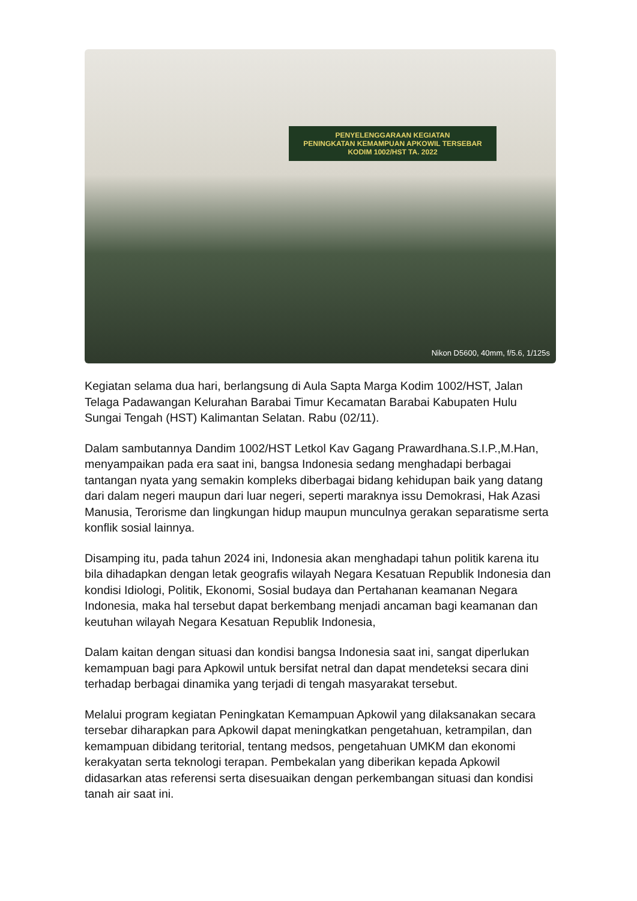PENYELENGGARAAN KEGIATAN
PENINGKATAN KEMAMPUAN APKOWIL TERSEBAR KODIM 1002/HST TA. 2022
Nikon D5600, 40mm, f/5.6, 1/125s
Kegiatan selama dua hari, berlangsung di Aula Sapta Marga Kodim 1002/HST, Jalan Telaga Padawangan Kelurahan Barabai Timur Kecamatan Barabai Kabupaten Hulu Sungai Tengah (HST) Kalimantan Selatan. Rabu (02/11).
Dalam sambutannya Dandim 1002/HST Letkol Kav Gagang Prawardhana.S.I.P.,M.Han, menyampaikan pada era saat ini, bangsa Indonesia sedang menghadapi berbagai tantangan nyata yang semakin kompleks diberbagai bidang kehidupan baik yang datang dari dalam negeri maupun dari luar negeri, seperti maraknya issu Demokrasi, Hak Azasi Manusia, Terorisme dan lingkungan hidup maupun munculnya gerakan separatisme serta konflik sosial lainnya.
Disamping itu, pada tahun 2024 ini, Indonesia akan menghadapi tahun politik karena itu bila dihadapkan dengan letak geografis wilayah Negara Kesatuan Republik Indonesia dan kondisi Idiologi, Politik, Ekonomi, Sosial budaya dan Pertahanan keamanan Negara Indonesia, maka hal tersebut dapat berkembang menjadi ancaman bagi keamanan dan keutuhan wilayah Negara Kesatuan Republik Indonesia,
Dalam kaitan dengan situasi dan kondisi bangsa Indonesia saat ini, sangat diperlukan kemampuan bagi para Apkowil untuk bersifat netral dan dapat mendeteksi secara dini terhadap berbagai dinamika yang terjadi di tengah masyarakat tersebut.
Melalui program kegiatan Peningkatan Kemampuan Apkowil yang dilaksanakan secara tersebar diharapkan para Apkowil dapat meningkatkan pengetahuan, ketrampilan, dan kemampuan dibidang teritorial, tentang medsos, pengetahuan UMKM dan ekonomi kerakyatan serta teknologi terapan. Pembekalan yang diberikan kepada Apkowil didasarkan atas referensi serta disesuaikan dengan perkembangan situasi dan kondisi tanah air saat ini.